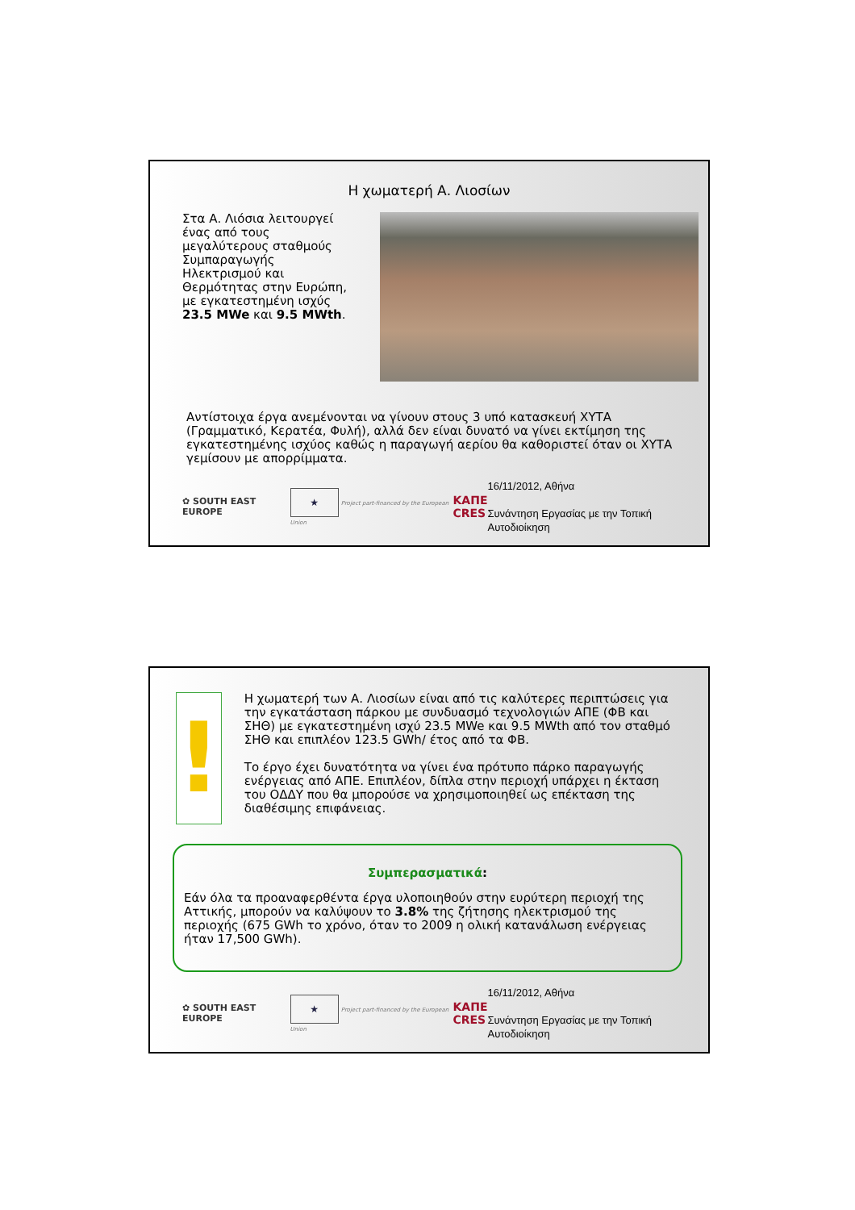Η χωματερή Α. Λιοσίων
Στα Α. Λιόσια λειτουργεί ένας από τους μεγαλύτερους σταθμούς Συμπαραγωγής Ηλεκτρισμού και Θερμότητας στην Ευρώπη, με εγκατεστημένη ισχύς 23.5 MWe και 9.5 MWth.
Αντίστοιχα έργα ανεμένονται να γίνουν στους 3 υπό κατασκευή ΧΥΤΑ (Γραμματικό, Κερατέα, Φυλή), αλλά δεν είναι δυνατό να γίνει εκτίμηση της εγκατεστημένης ισχύος καθώς η παραγωγή αερίου θα καθοριστεί όταν οι ΧΥΤΑ γεμίσουν με απορρίμματα.
✿ SOUTH EAST EUROPE ★ Project part-financed by the European Union ΚΑΠΕ
CRES 16/11/2012, Αθήνα
Συνάντηση Εργασίας με την Τοπική Αυτοδιοίκηση
!
Η χωματερή των Α. Λιοσίων είναι από τις καλύτερες περιπτώσεις για την εγκατάσταση πάρκου με συνδυασμό τεχνολογιών ΑΠΕ (ΦΒ και ΣΗΘ) με εγκατεστημένη ισχύ 23.5 MWe και 9.5 MWth από τον σταθμό ΣΗΘ και επιπλέον 123.5 GWh/ έτος από τα ΦΒ.
Το έργο έχει δυνατότητα να γίνει ένα πρότυπο πάρκο παραγωγής ενέργειας από ΑΠΕ. Επιπλέον, δίπλα στην περιοχή υπάρχει η έκταση του ΟΔΔΥ που θα μπορούσε να χρησιμοποιηθεί ως επέκταση της διαθέσιμης επιφάνειας.
Συμπερασματικά:
Εάν όλα τα προαναφερθέντα έργα υλοποιηθούν στην ευρύτερη περιοχή της Αττικής, μπορούν να καλύψουν το 3.8% της ζήτησης ηλεκτρισμού της περιοχής (675 GWh το χρόνο, όταν το 2009 η ολική κατανάλωση ενέργειας ήταν 17,500 GWh).
✿ SOUTH EAST EUROPE ★ Project part-financed by the European Union ΚΑΠΕ
CRES 16/11/2012, Αθήνα
Συνάντηση Εργασίας με την Τοπική Αυτοδιοίκηση